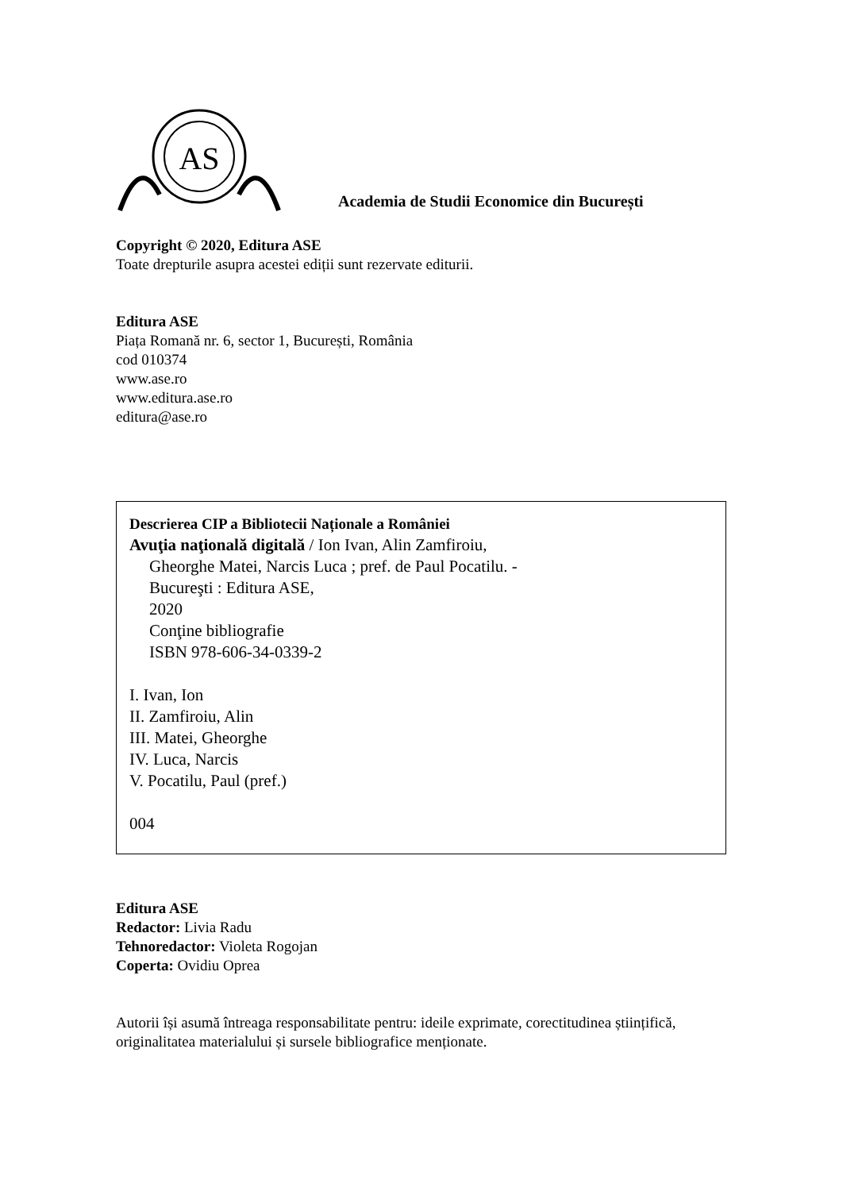AS
Academia de Studii Economice din București
Copyright © 2020, Editura ASE
Toate drepturile asupra acestei ediții sunt rezervate editurii.
Editura ASE
Piața Romană nr. 6, sector 1, București, România
cod 010374
www.ase.ro
www.editura.ase.ro
editura@ase.ro
Descrierea CIP a Bibliotecii Naționale a României
Avuţia naţională digitală / Ion Ivan, Alin Zamfiroiu,
Gheorghe Matei, Narcis Luca ; pref. de Paul Pocatilu. -
Bucureşti : Editura ASE,
2020
Conţine bibliografie
ISBN 978-606-34-0339-2
I. Ivan, Ion
II. Zamfiroiu, Alin
III. Matei, Gheorghe
IV. Luca, Narcis
V. Pocatilu, Paul (pref.)
004
Editura ASE
Redactor: Livia Radu
Tehnoredactor: Violeta Rogojan
Coperta: Ovidiu Oprea
Autorii își asumă întreaga responsabilitate pentru: ideile exprimate, corectitudinea științifică,
originalitatea materialului și sursele bibliografice menționate.